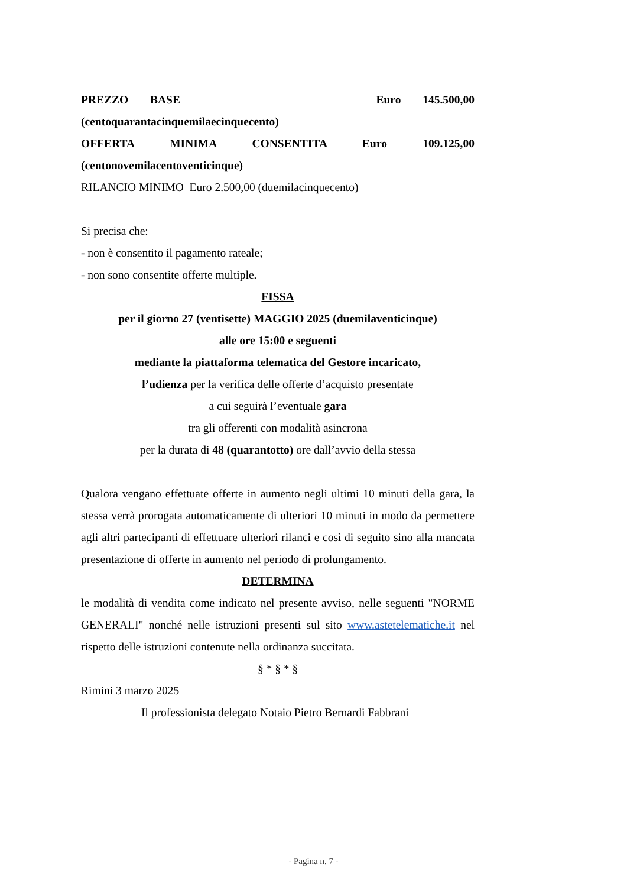PREZZO BASE Euro 145.500,00
(centoquarantacinquemilaecinquecento)
OFFERTA MINIMA CONSENTITA Euro 109.125,00
(centonovemilacentoventicinque)
RILANCIO MINIMO Euro 2.500,00 (duemilacinquecento)
Si precisa che:
- non è consentito il pagamento rateale;
- non sono consentite offerte multiple.
FISSA
per il giorno 27 (ventisette) MAGGIO 2025 (duemilaventicinque)
alle ore 15:00 e seguenti
mediante la piattaforma telematica del Gestore incaricato,
l’udienza per la verifica delle offerte d’acquisto presentate
a cui seguirà l’eventuale gara
tra gli offerenti con modalità asincrona
per la durata di 48 (quarantotto) ore dall’avvio della stessa
Qualora vengano effettuate offerte in aumento negli ultimi 10 minuti della gara, la stessa verrà prorogata automaticamente di ulteriori 10 minuti in modo da permettere agli altri partecipanti di effettuare ulteriori rilanci e così di seguito sino alla mancata presentazione di offerte in aumento nel periodo di prolungamento.
DETERMINA
le modalità di vendita come indicato nel presente avviso, nelle seguenti "NORME GENERALI" nonché nelle istruzioni presenti sul sito www.astetelematiche.it nel rispetto delle istruzioni contenute nella ordinanza succitata.
§ * § * §
Rimini 3 marzo 2025
Il professionista delegato Notaio Pietro Bernardi Fabbrani
- Pagina n. 7 -